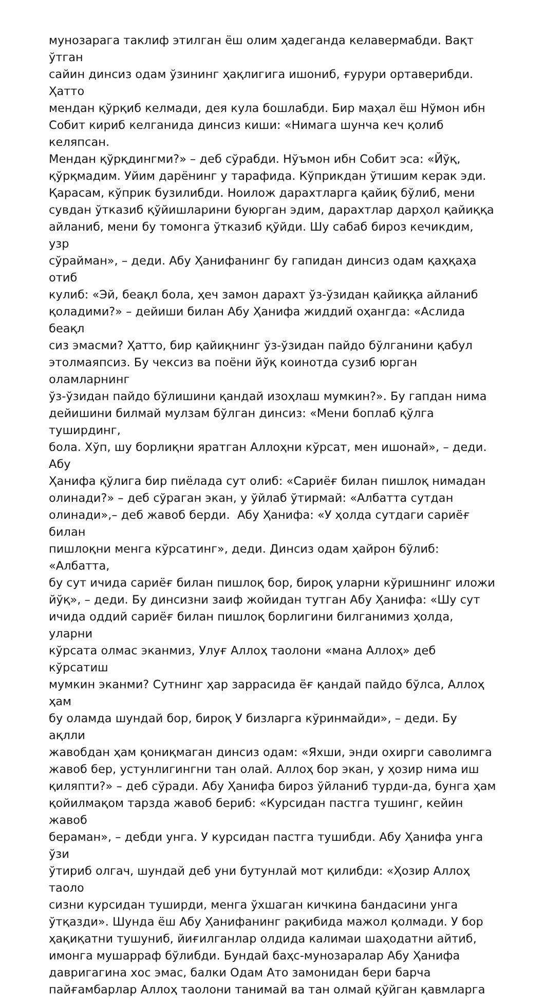мунозарага таклиф этилган ёш олим ҳадеганда келавермабди. Вақт ўтган
сайин динсиз одам ўзининг ҳақлигига ишониб, ғурури ортаверибди. Ҳатто
мендан қўрқиб келмади, дея кула бошлабди. Бир маҳал ёш Нўмон ибн
Собит кириб келганида динсиз киши: «Нимага шунча кеч қолиб келяпсан.
Мендан қўрқдингми?» – деб сўрабди. Нўъмон ибн Собит эса: «Йўқ,
қўрқмадим. Уйим дарёнинг у тарафида. Кўприкдан ўтишим керак эди.
Қарасам, кўприк бузилибди. Ноилож дарахтларга қайиқ бўлиб, мени
сувдан ўтказиб қўйишларини буюрган эдим, дарахтлар дарҳол қайиққа
айланиб, мени бу томонга ўтказиб қўйди. Шу сабаб бироз кечикдим, узр
сўрайман», – деди. Абу Ҳанифанинг бу гапидан динсиз одам қаҳқаҳа отиб
кулиб: «Эй, беақл бола, ҳеч замон дарахт ўз-ўзидан қайиққа айланиб
қоладими?» – дейиши билан Абу Ҳанифа жиддий оҳангда: «Аслида беақл
сиз эмасми? Ҳатто, бир қайиқнинг ўз-ўзидан пайдо бўлганини қабул
этолмаяпсиз. Бу чексиз ва поёни йўқ коинотда сузиб юрган оламларнинг
ўз-ўзидан пайдо бўлишини қандай изоҳлаш мумкин?». Бу гапдан нима
дейишини билмай мулзам бўлган динсиз: «Мени боплаб қўлга туширдинг,
бола. Хўп, шу борлиқни яратган Аллоҳни кўрсат, мен ишонай», – деди. Абу
Ҳанифа қўлига бир пиёлада сут олиб: «Сариёғ билан пишлоқ нимадан
олинади?» – деб сўраган экан, у ўйлаб ўтирмай: «Албатта сутдан
олинади»,– деб жавоб берди. Абу Ҳанифа: «У ҳолда сутдаги сариёғ билан
пишлоқни менга кўрсатинг», деди. Динсиз одам ҳайрон бўлиб: «Албатта,
бу сут ичида сариёғ билан пишлоқ бор, бироқ уларни кўришнинг иложи
йўқ», – деди. Бу динсизни заиф жойидан тутган Абу Ҳанифа: «Шу сут
ичида оддий сариёғ билан пишлоқ борлигини билганимиз ҳолда, уларни
кўрсата олмас эканмиз, Улуғ Аллоҳ таолони «мана Аллоҳ» деб кўрсатиш
мумкин эканми? Сутнинг ҳар заррасида ёғ қандай пайдо бўлса, Аллоҳ ҳам
бу оламда шундай бор, бироқ У бизларга кўринмайди», – деди. Бу ақлли
жавобдан ҳам қониқмаган динсиз одам: «Яхши, энди охирги саволимга
жавоб бер, устунлигингни тан олай. Аллоҳ бор экан, у ҳозир нима иш
қиляпти?» – деб сўради. Абу Ҳанифа бироз ўйланиб турди-да, бунга ҳам
қойилмақом тарзда жавоб бериб: «Курсидан пастга тушинг, кейин жавоб
бераман», – дебди унга. У курсидан пастга тушибди. Абу Ҳанифа унга ўзи
ўтириб олгач, шундай деб уни бутунлай мот қилибди: «Ҳозир Аллоҳ таоло
сизни курсидан туширди, менга ўхшаган кичкина бандасини унга
ўтқазди». Шунда ёш Абу Ҳанифанинг рақибида мажол қолмади. У бор
ҳақиқатни тушуниб, йиғилганлар олдида калимаи шаҳодатни айтиб,
имонга мушарраф бўлибди. Бундай баҳс-мунозаралар Абу Ҳанифа
давригагина хос эмас, балки Одам Ато замонидан бери барча
пайғамбарлар Аллоҳ таолони танимай ва тан олмай қўйган қавмларга